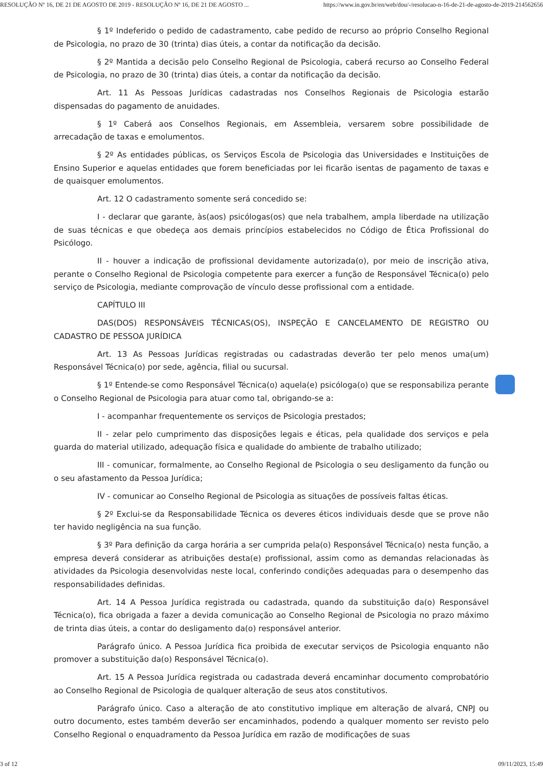RESOLUÇÃO Nº 16, DE 21 DE AGOSTO DE 2019 - RESOLUÇÃO Nº 16, DE 21 DE AGOSTO ... https://www.in.gov.br/en/web/dou/-/resolucao-n-16-de-21-de-agosto-de-2019-214562656
§ 1º Indeferido o pedido de cadastramento, cabe pedido de recurso ao próprio Conselho Regional de Psicologia, no prazo de 30 (trinta) dias úteis, a contar da notificação da decisão.
§ 2º Mantida a decisão pelo Conselho Regional de Psicologia, caberá recurso ao Conselho Federal de Psicologia, no prazo de 30 (trinta) dias úteis, a contar da notificação da decisão.
Art. 11 As Pessoas Jurídicas cadastradas nos Conselhos Regionais de Psicologia estarão dispensadas do pagamento de anuidades.
§ 1º Caberá aos Conselhos Regionais, em Assembleia, versarem sobre possibilidade de arrecadação de taxas e emolumentos.
§ 2º As entidades públicas, os Serviços Escola de Psicologia das Universidades e Instituições de Ensino Superior e aquelas entidades que forem beneficiadas por lei ficarão isentas de pagamento de taxas e de quaisquer emolumentos.
Art. 12 O cadastramento somente será concedido se:
I - declarar que garante, às(aos) psicólogas(os) que nela trabalhem, ampla liberdade na utilização de suas técnicas e que obedeça aos demais princípios estabelecidos no Código de Ética Profissional do Psicólogo.
II - houver a indicação de profissional devidamente autorizada(o), por meio de inscrição ativa, perante o Conselho Regional de Psicologia competente para exercer a função de Responsável Técnica(o) pelo serviço de Psicologia, mediante comprovação de vínculo desse profissional com a entidade.
CAPÍTULO III
DAS(DOS) RESPONSÁVEIS TÉCNICAS(OS), INSPEÇÃO E CANCELAMENTO DE REGISTRO OU CADASTRO DE PESSOA JURÍDICA
Art. 13 As Pessoas Jurídicas registradas ou cadastradas deverão ter pelo menos uma(um) Responsável Técnica(o) por sede, agência, filial ou sucursal.
§ 1º Entende-se como Responsável Técnica(o) aquela(e) psicóloga(o) que se responsabiliza perante o Conselho Regional de Psicologia para atuar como tal, obrigando-se a:
I - acompanhar frequentemente os serviços de Psicologia prestados;
II - zelar pelo cumprimento das disposições legais e éticas, pela qualidade dos serviços e pela guarda do material utilizado, adequação física e qualidade do ambiente de trabalho utilizado;
III - comunicar, formalmente, ao Conselho Regional de Psicologia o seu desligamento da função ou o seu afastamento da Pessoa Jurídica;
IV - comunicar ao Conselho Regional de Psicologia as situações de possíveis faltas éticas.
§ 2º Exclui-se da Responsabilidade Técnica os deveres éticos individuais desde que se prove não ter havido negligência na sua função.
§ 3º Para definição da carga horária a ser cumprida pela(o) Responsável Técnica(o) nesta função, a empresa deverá considerar as atribuições desta(e) profissional, assim como as demandas relacionadas às atividades da Psicologia desenvolvidas neste local, conferindo condições adequadas para o desempenho das responsabilidades definidas.
Art. 14 A Pessoa Jurídica registrada ou cadastrada, quando da substituição da(o) Responsável Técnica(o), fica obrigada a fazer a devida comunicação ao Conselho Regional de Psicologia no prazo máximo de trinta dias úteis, a contar do desligamento da(o) responsável anterior.
Parágrafo único. A Pessoa Jurídica fica proibida de executar serviços de Psicologia enquanto não promover a substituição da(o) Responsável Técnica(o).
Art. 15 A Pessoa Jurídica registrada ou cadastrada deverá encaminhar documento comprobatório ao Conselho Regional de Psicologia de qualquer alteração de seus atos constitutivos.
Parágrafo único. Caso a alteração de ato constitutivo implique em alteração de alvará, CNPJ ou outro documento, estes também deverão ser encaminhados, podendo a qualquer momento ser revisto pelo Conselho Regional o enquadramento da Pessoa Jurídica em razão de modificações de suas
3 of 12 09/11/2023, 15:49